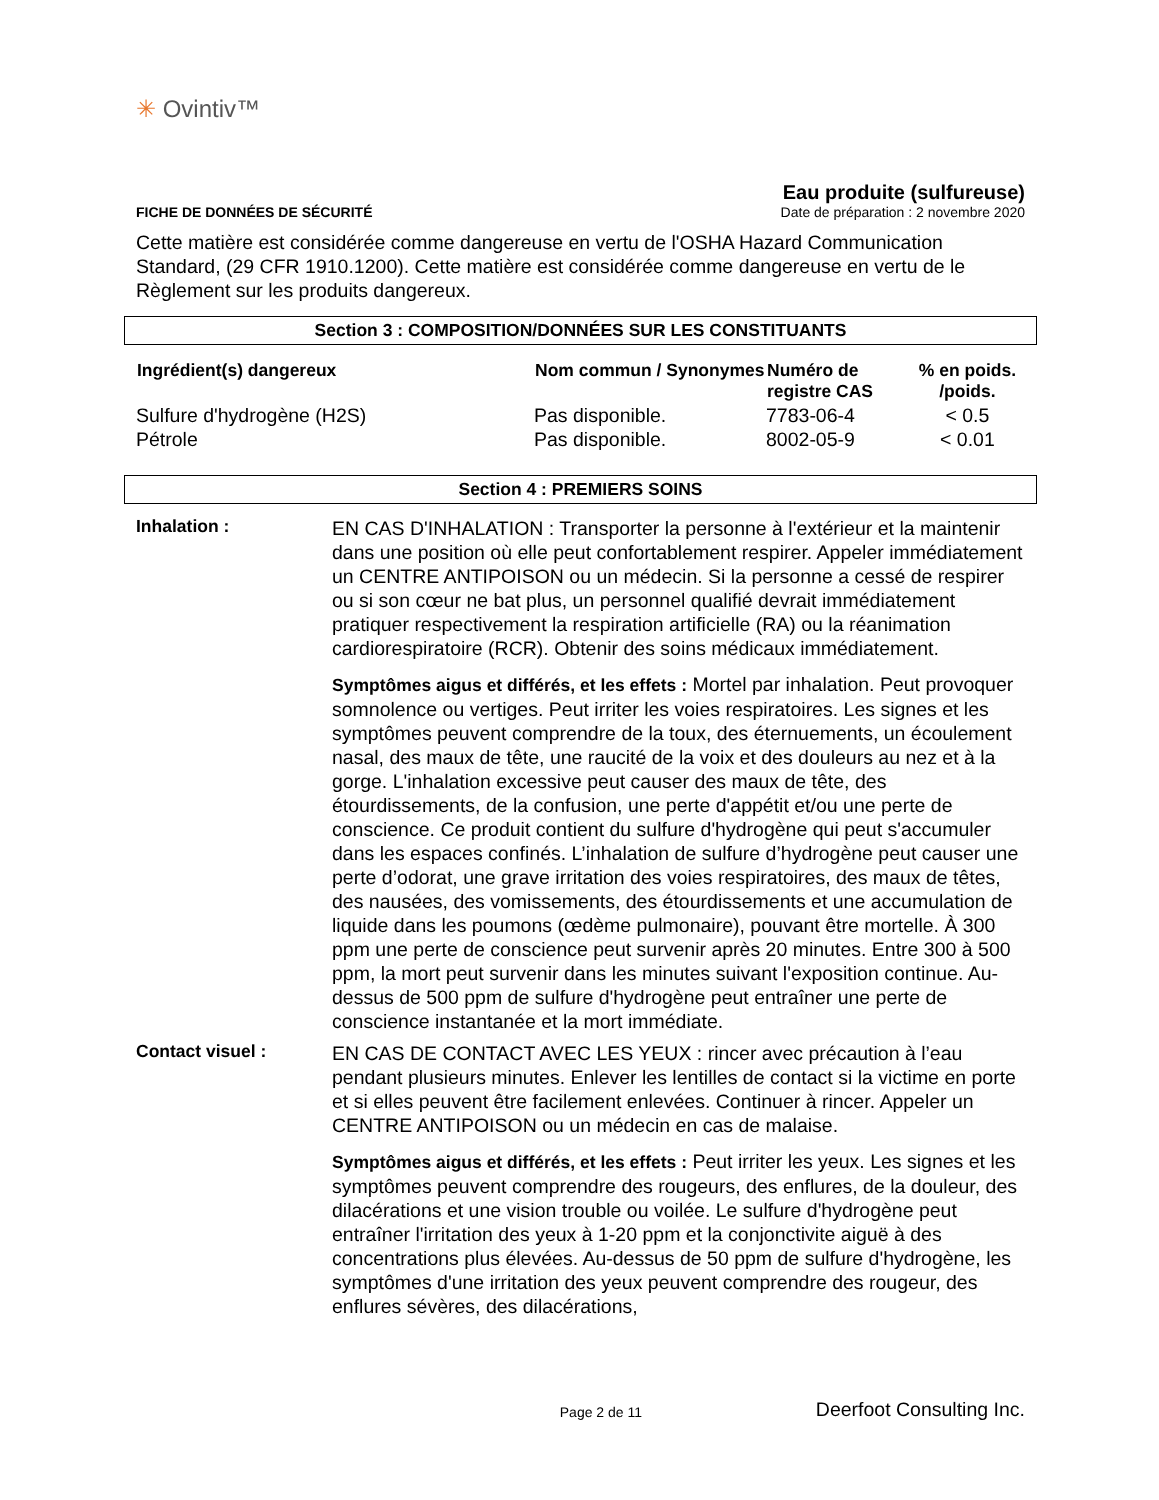✳ Ovintiv™
FICHE DE DONNÉES DE SÉCURITÉ
Eau produite (sulfureuse)
Date de préparation : 2 novembre 2020
Cette matière est considérée comme dangereuse en vertu de l'OSHA Hazard Communication Standard, (29 CFR 1910.1200). Cette matière est considérée comme dangereuse en vertu de le Règlement sur les produits dangereux.
Section 3 : COMPOSITION/DONNÉES SUR LES CONSTITUANTS
| Ingrédient(s) dangereux | Nom commun / Synonymes | Numéro de registre CAS | % en poids. /poids. |
| --- | --- | --- | --- |
| Sulfure d'hydrogène (H2S) | Pas disponible. | 7783-06-4 | < 0.5 |
| Pétrole | Pas disponible. | 8002-05-9 | < 0.01 |
Section 4 : PREMIERS SOINS
Inhalation :
EN CAS D'INHALATION : Transporter la personne à l'extérieur et la maintenir dans une position où elle peut confortablement respirer. Appeler immédiatement un CENTRE ANTIPOISON ou un médecin. Si la personne a cessé de respirer ou si son cœur ne bat plus, un personnel qualifié devrait immédiatement pratiquer respectivement la respiration artificielle (RA) ou la réanimation cardiorespiratoire (RCR). Obtenir des soins médicaux immédiatement.
Symptômes aigus et différés, et les effets : Mortel par inhalation. Peut provoquer somnolence ou vertiges. Peut irriter les voies respiratoires. Les signes et les symptômes peuvent comprendre de la toux, des éternuements, un écoulement nasal, des maux de tête, une raucité de la voix et des douleurs au nez et à la gorge. L'inhalation excessive peut causer des maux de tête, des étourdissements, de la confusion, une perte d'appétit et/ou une perte de conscience. Ce produit contient du sulfure d'hydrogène qui peut s'accumuler dans les espaces confinés. L’inhalation de sulfure d’hydrogène peut causer une perte d’odorat, une grave irritation des voies respiratoires, des maux de têtes, des nausées, des vomissements, des étourdissements et une accumulation de liquide dans les poumons (œdème pulmonaire), pouvant être mortelle. À 300 ppm une perte de conscience peut survenir après 20 minutes. Entre 300 à 500 ppm, la mort peut survenir dans les minutes suivant l'exposition continue. Au-dessus de 500 ppm de sulfure d'hydrogène peut entraîner une perte de conscience instantanée et la mort immédiate.
Contact visuel :
EN CAS DE CONTACT AVEC LES YEUX : rincer avec précaution à l’eau pendant plusieurs minutes. Enlever les lentilles de contact si la victime en porte et si elles peuvent être facilement enlevées. Continuer à rincer. Appeler un CENTRE ANTIPOISON ou un médecin en cas de malaise.
Symptômes aigus et différés, et les effets : Peut irriter les yeux. Les signes et les symptômes peuvent comprendre des rougeurs, des enflures, de la douleur, des dilacérations et une vision trouble ou voilée. Le sulfure d'hydrogène peut entraîner l'irritation des yeux à 1-20 ppm et la conjonctivite aiguë à des concentrations plus élevées. Au-dessus de 50 ppm de sulfure d'hydrogène, les symptômes d'une irritation des yeux peuvent comprendre des rougeur, des enflures sévères, des dilacérations,
Page 2 de 11
Deerfoot Consulting Inc.